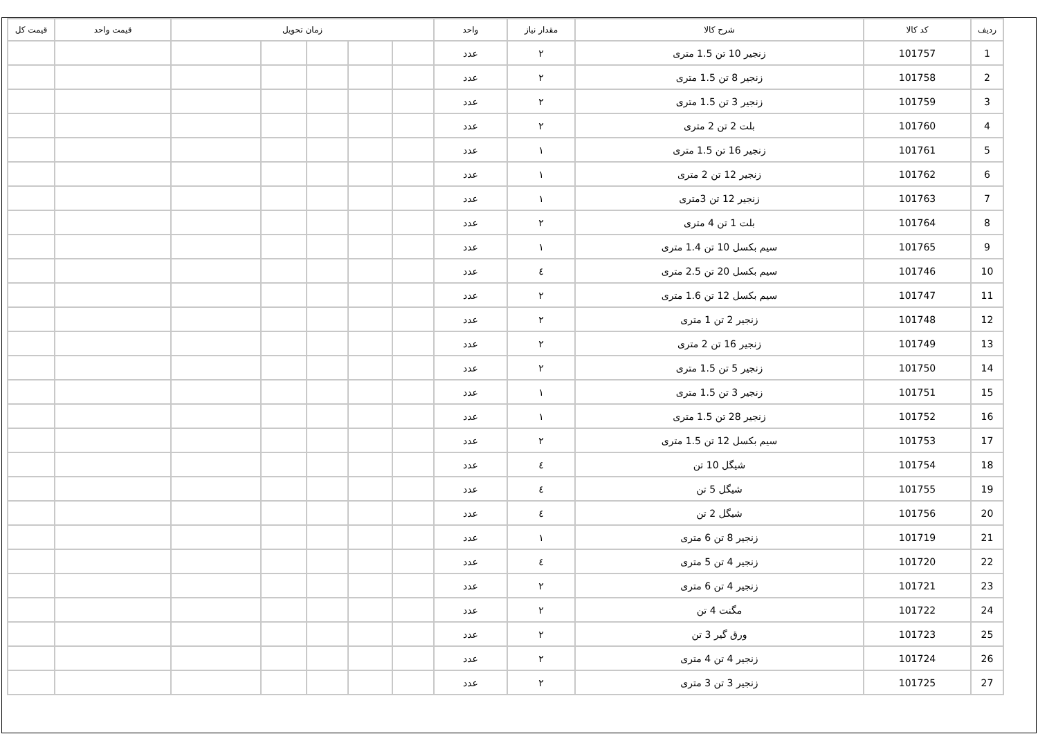| ردیف | کد کالا | شرح کالا | مقدار نیاز | واحد | زمان تحویل | | | | | قیمت واحد | قیمت کل |
| --- | --- | --- | --- | --- | --- | --- | --- | --- | --- | --- | --- |
| 1 | 101757 | زنجیر 10 تن 1.5 متری | ٢ | عدد | | | | | | | |
| 2 | 101758 | زنجیر 8 تن 1.5 متری | ٢ | عدد | | | | | | | |
| 3 | 101759 | زنجیر 3 تن 1.5 متری | ٢ | عدد | | | | | | | |
| 4 | 101760 | بلت 2 تن 2 متری | ٢ | عدد | | | | | | | |
| 5 | 101761 | زنجیر 16 تن 1.5 متری | ١ | عدد | | | | | | | |
| 6 | 101762 | زنجیر 12 تن 2 متری | ١ | عدد | | | | | | | |
| 7 | 101763 | زنجیر 12 تن 3متری | ١ | عدد | | | | | | | |
| 8 | 101764 | بلت 1 تن 4 متری | ٢ | عدد | | | | | | | |
| 9 | 101765 | سیم بکسل 10 تن 1.4 متری | ١ | عدد | | | | | | | |
| 10 | 101746 | سیم بکسل 20 تن 2.5 متری | ٤ | عدد | | | | | | | |
| 11 | 101747 | سیم بکسل 12 تن 1.6 متری | ٢ | عدد | | | | | | | |
| 12 | 101748 | زنجیر 2 تن 1 متری | ٢ | عدد | | | | | | | |
| 13 | 101749 | زنجیر 16 تن 2 متری | ٢ | عدد | | | | | | | |
| 14 | 101750 | زنجیر 5 تن 1.5 متری | ٢ | عدد | | | | | | | |
| 15 | 101751 | زنجیر 3 تن 1.5 متری | ١ | عدد | | | | | | | |
| 16 | 101752 | زنجیر 28 تن 1.5 متری | ١ | عدد | | | | | | | |
| 17 | 101753 | سیم بکسل 12 تن 1.5 متری | ٢ | عدد | | | | | | | |
| 18 | 101754 | شیگل 10 تن | ٤ | عدد | | | | | | | |
| 19 | 101755 | شیگل 5 تن | ٤ | عدد | | | | | | | |
| 20 | 101756 | شیگل 2 تن | ٤ | عدد | | | | | | | |
| 21 | 101719 | زنجیر 8 تن 6 متری | ١ | عدد | | | | | | | |
| 22 | 101720 | زنجیر 4 تن 5 متری | ٤ | عدد | | | | | | | |
| 23 | 101721 | زنجیر 4 تن 6 متری | ٢ | عدد | | | | | | | |
| 24 | 101722 | مگنت 4 تن | ٢ | عدد | | | | | | | |
| 25 | 101723 | ورق گیر 3 تن | ٢ | عدد | | | | | | | |
| 26 | 101724 | زنجیر 4 تن 4 متری | ٢ | عدد | | | | | | | |
| 27 | 101725 | زنجیر 3 تن 3 متری | ٢ | عدد | | | | | | | |